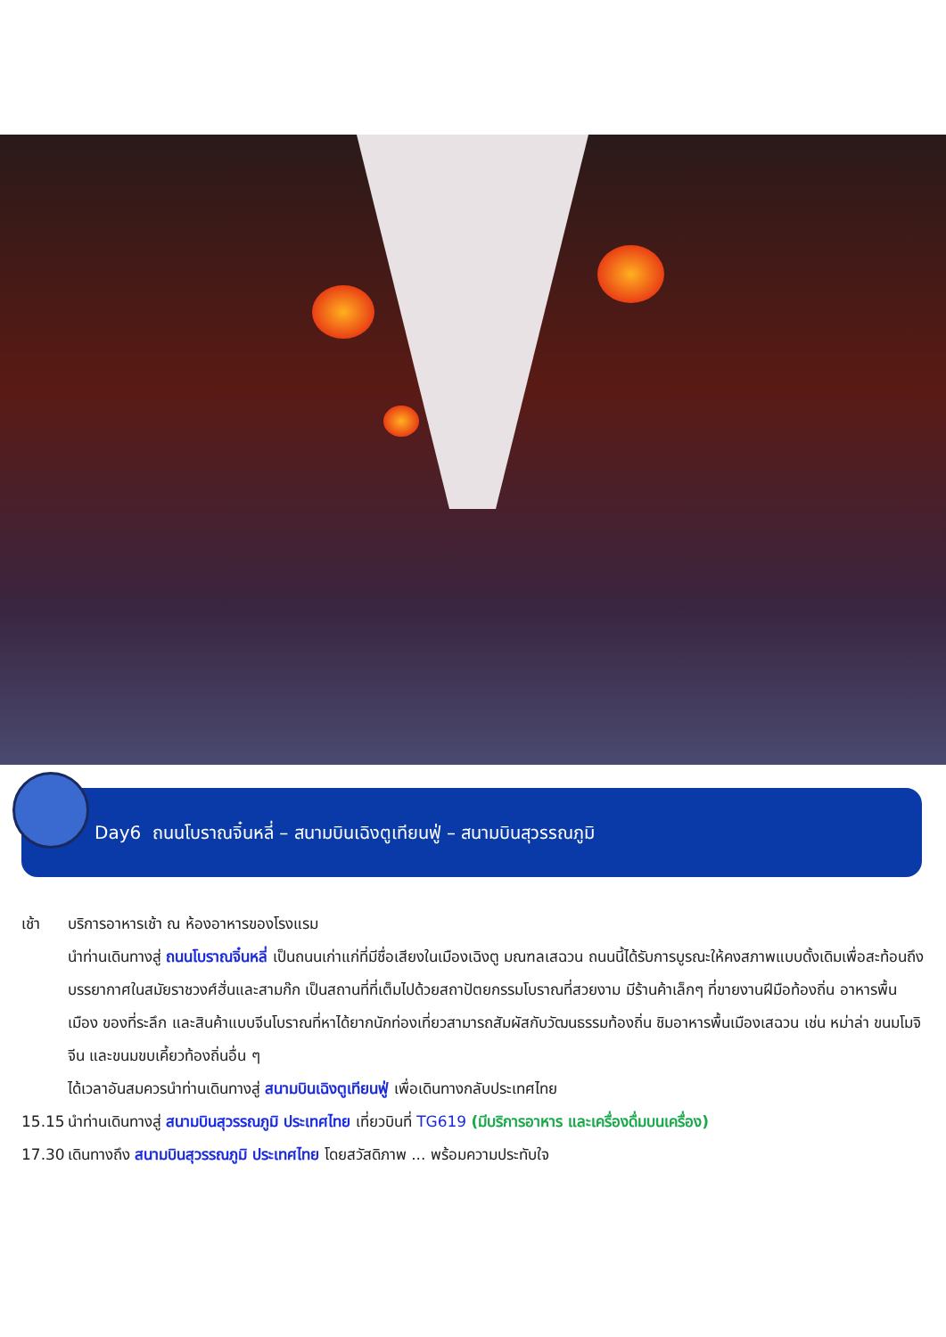Day6 ถนนโบราณจิ๋นหลี่ – สนามบินเฉิงตูเทียนฟู่ – สนามบินสุวรรณภูมิ
เช้า บริการอาหารเช้า ณ ห้องอาหารของโรงแรม
นำท่านเดินทางสู่ ถนนโบราณจิ๋นหลี่ เป็นถนนเก่าแก่ที่มีชื่อเสียงในเมืองเฉิงตู มณฑลเสฉวน ถนนนี้ได้รับการบูรณะให้คงสภาพแบบดั้งเดิมเพื่อสะท้อนถึงบรรยากาศในสมัยราชวงศ์ฮั่นและสามก๊ก เป็นสถานที่ที่เต็มไปด้วยสถาปัตยกรรมโบราณที่สวยงาม มีร้านค้าเล็กๆ ที่ขายงานฝีมือท้องถิ่น อาหารพื้นเมือง ของที่ระลึก และสินค้าแบบจีนโบราณที่หาได้ยากนักท่องเที่ยวสามารถสัมผัสกับวัฒนธรรมท้องถิ่น ชิมอาหารพื้นเมืองเสฉวน เช่น หม่าล่า ขนมโมจิจีน และขนมขบเคี้ยวท้องถิ่นอื่น ๆ
ได้เวลาอันสมควรนำท่านเดินทางสู่ สนามบินเฉิงตูเทียนฟู่ เพื่อเดินทางกลับประเทศไทย
15.15 นำท่านเดินทางสู่ สนามบินสุวรรณภูมิ ประเทศไทย เที่ยวบินที่ TG619 (มีบริการอาหาร และเครื่องดื่มบนเครื่อง)
17.30 เดินทางถึง สนามบินสุวรรณภูมิ ประเทศไทย โดยสวัสดิภาพ ... พร้อมความประทับใจ